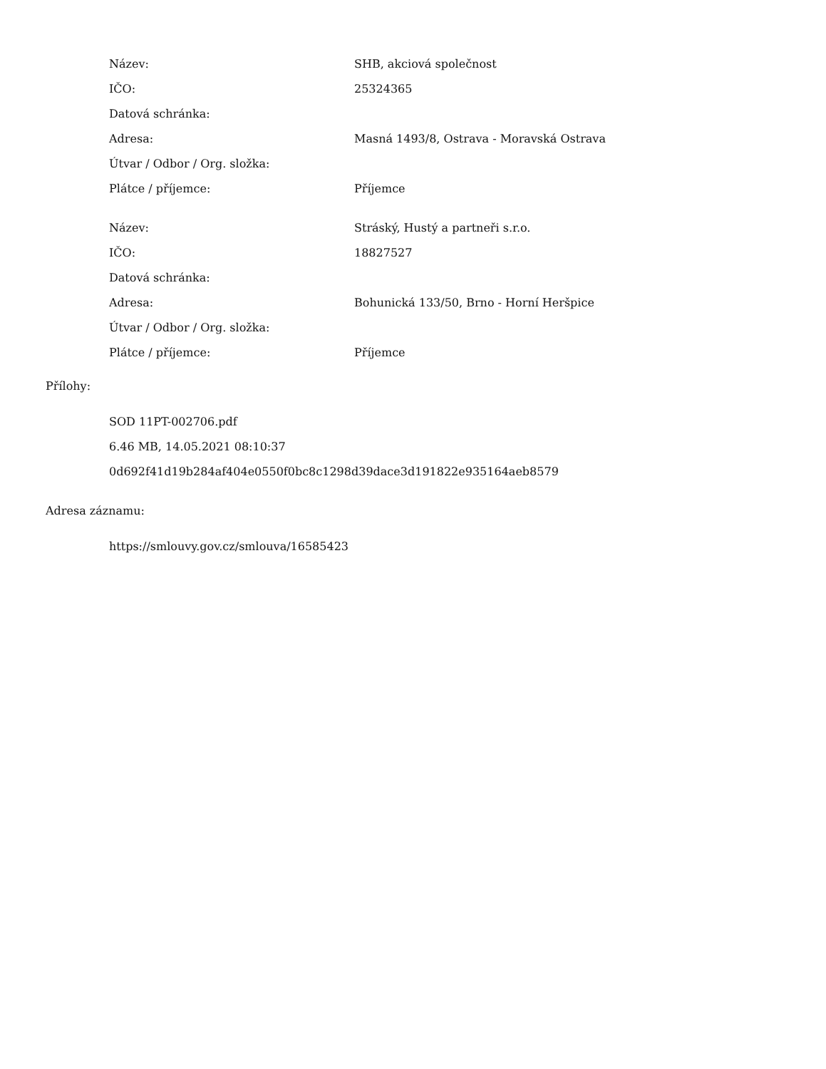| Název: | SHB, akciová společnost |
| IČO: | 25324365 |
| Datová schránka: | |
| Adresa: | Masná 1493/8, Ostrava - Moravská Ostrava |
| Útvar / Odbor / Org. složka: | |
| Plátce / příjemce: | Příjemce |
| Název: | Stráský, Hustý a partneři s.r.o. |
| IČO: | 18827527 |
| Datová schránka: | |
| Adresa: | Bohunická 133/50, Brno - Horní Heršpice |
| Útvar / Odbor / Org. složka: | |
| Plátce / příjemce: | Příjemce |
Přílohy:
SOD 11PT-002706.pdf
6.46 MB, 14.05.2021 08:10:37
0d692f41d19b284af404e0550f0bc8c1298d39dace3d191822e935164aeb8579
Adresa záznamu:
https://smlouvy.gov.cz/smlouva/16585423